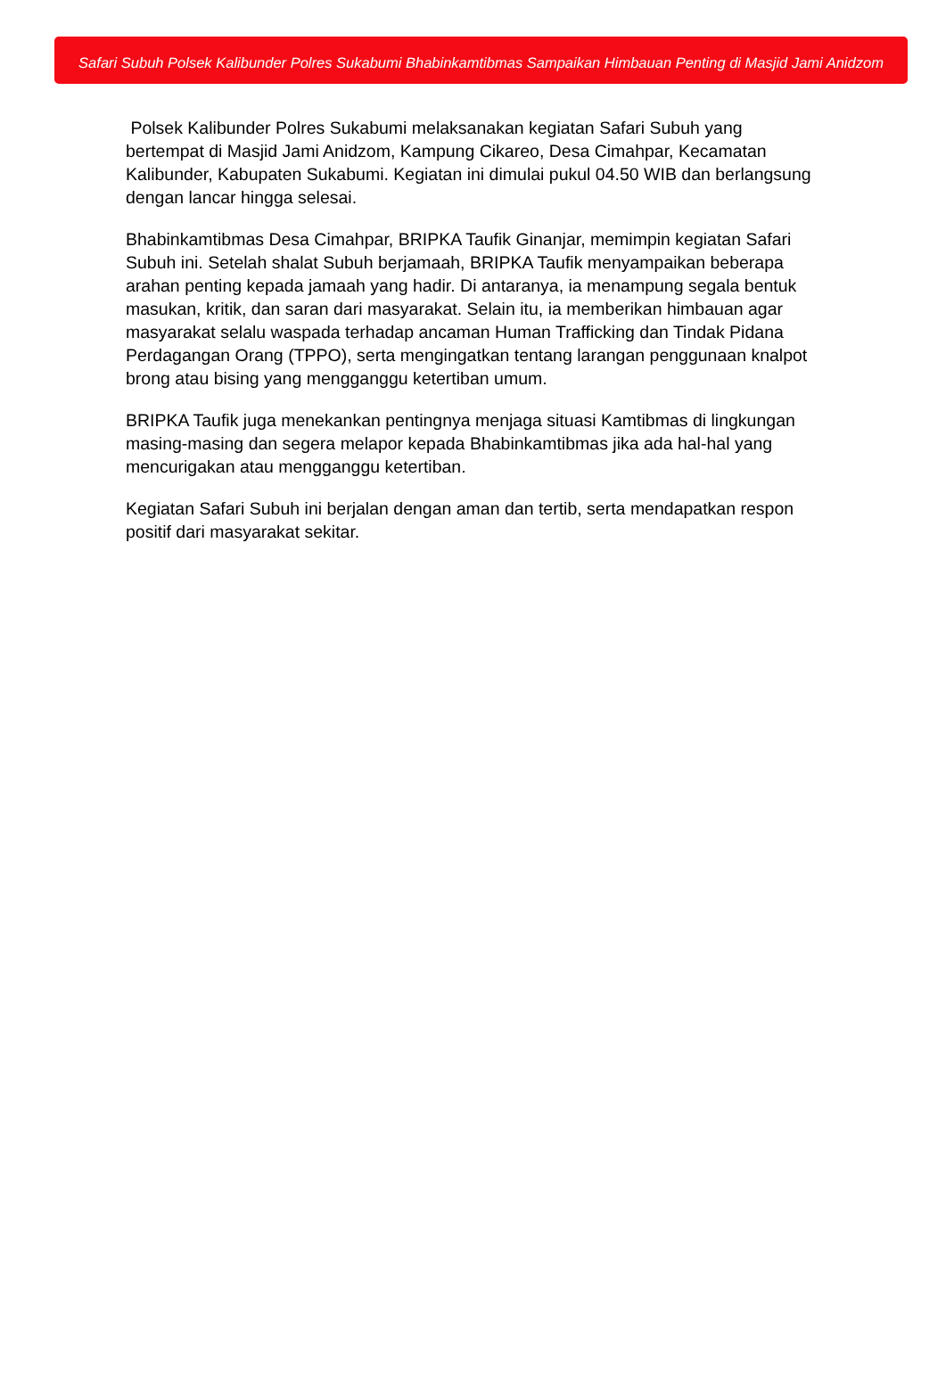Safari Subuh Polsek Kalibunder Polres Sukabumi Bhabinkamtibmas Sampaikan Himbauan Penting di Masjid Jami Anidzom
Polsek Kalibunder Polres Sukabumi melaksanakan kegiatan Safari Subuh yang bertempat di Masjid Jami Anidzom, Kampung Cikareo, Desa Cimahpar, Kecamatan Kalibunder, Kabupaten Sukabumi. Kegiatan ini dimulai pukul 04.50 WIB dan berlangsung dengan lancar hingga selesai.
Bhabinkamtibmas Desa Cimahpar, BRIPKA Taufik Ginanjar, memimpin kegiatan Safari Subuh ini. Setelah shalat Subuh berjamaah, BRIPKA Taufik menyampaikan beberapa arahan penting kepada jamaah yang hadir. Di antaranya, ia menampung segala bentuk masukan, kritik, dan saran dari masyarakat. Selain itu, ia memberikan himbauan agar masyarakat selalu waspada terhadap ancaman Human Trafficking dan Tindak Pidana Perdagangan Orang (TPPO), serta mengingatkan tentang larangan penggunaan knalpot brong atau bising yang mengganggu ketertiban umum.
BRIPKA Taufik juga menekankan pentingnya menjaga situasi Kamtibmas di lingkungan masing-masing dan segera melapor kepada Bhabinkamtibmas jika ada hal-hal yang mencurigakan atau mengganggu ketertiban.
Kegiatan Safari Subuh ini berjalan dengan aman dan tertib, serta mendapatkan respon positif dari masyarakat sekitar.